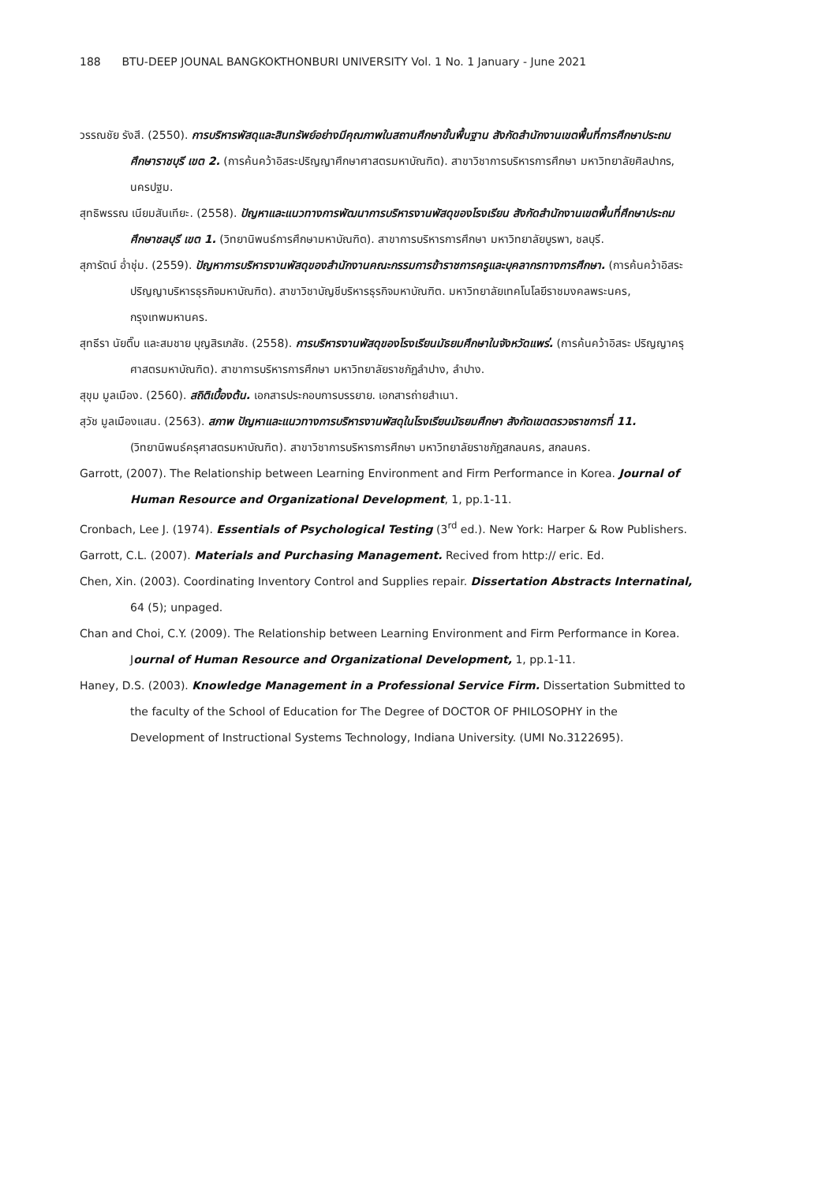188 BTU-DEEP JOUNAL BANGKOKTHONBURI UNIVERSITY Vol. 1 No. 1 January - June 2021
วรรณชัย รังสี. (2550). การบริหารพัสดุและสินทรัพย์อย่างมีคุณภาพในสถานศึกษาขั้นพื้นฐาน สังกัดสำนักงานเขตพื้นที่การศึกษาประถมศึกษาราชบุรี เขต 2. (การค้นคว้าอิสระปริญญาศึกษาศาสตรมหาบัณฑิต). สาขาวิชาการบริหารการศึกษา มหาวิทยาลัยศิลปากร, นครปฐม.
สุทธิพรรณ เนียมสันเทียะ. (2558). ปัญหาและแนวทางการพัฒนาการบริหารงานพัสดุของโรงเรียน สังกัดสำนักงานเขตพื้นที่ศึกษาประถมศึกษาชลบุรี เขต 1. (วิทยานิพนธ์การศึกษามหาบัณฑิต). สาขาการบริหารการศึกษา มหาวิทยาลัยบูรพา, ชลบุรี.
สุภารัตน์ อ่ำชุ่ม. (2559). ปัญหาการบริหารงานพัสดุของสำนักงานคณะกรรมการข้าราชการครูและบุคลากรทางการศึกษา. (การค้นคว้าอิสระปริญญาบริหารธุรกิจมหาบัณฑิต). สาขาวิชาบัญชีบริหารธุรกิจมหาบัณฑิต. มหาวิทยาลัยเทคโนโลยีราชมงคลพระนคร, กรุงเทพมหานคร.
สุทธีรา นัยติ๊บ และสมชาย บุญสิรเภสัช. (2558). การบริหารงานพัสดุของโรงเรียนมัธยมศึกษาในจังหวัดแพร่. (การค้นคว้าอิสระ ปริญญาครุศาสตรมหาบัณฑิต). สาขาการบริหารการศึกษา มหาวิทยาลัยราชภัฏลำปาง, ลำปาง.
สุขุม มูลเมือง. (2560). สถิติเบื้องต้น. เอกสารประกอบการบรรยาย. เอกสารถ่ายสำเนา.
สุวัช มูลเมืองแสน. (2563). สภาพ ปัญหาและแนวทางการบริหารงานพัสดุในโรงเรียนมัธยมศึกษา สังกัดเขตตรวจราชการที่ 11. (วิทยานิพนธ์ครุศาสตรมหาบัณฑิต). สาขาวิชาการบริหารการศึกษา มหาวิทยาลัยราชภัฏสกลนคร, สกลนคร.
Garrott, (2007). The Relationship between Learning Environment and Firm Performance in Korea. Journal of Human Resource and Organizational Development, 1, pp.1-11.
Cronbach, Lee J. (1974). Essentials of Psychological Testing (3<sup>rd</sup> ed.). New York: Harper & Row Publishers.
Garrott, C.L. (2007). Materials and Purchasing Management. Recived from http:// eric. Ed.
Chen, Xin. (2003). Coordinating Inventory Control and Supplies repair. Dissertation Abstracts Internatinal, 64 (5); unpaged.
Chan and Choi, C.Y. (2009). The Relationship between Learning Environment and Firm Performance in Korea. Journal of Human Resource and Organizational Development, 1, pp.1-11.
Haney, D.S. (2003). Knowledge Management in a Professional Service Firm. Dissertation Submitted to the faculty of the School of Education for The Degree of DOCTOR OF PHILOSOPHY in the Development of Instructional Systems Technology, Indiana University. (UMI No.3122695).